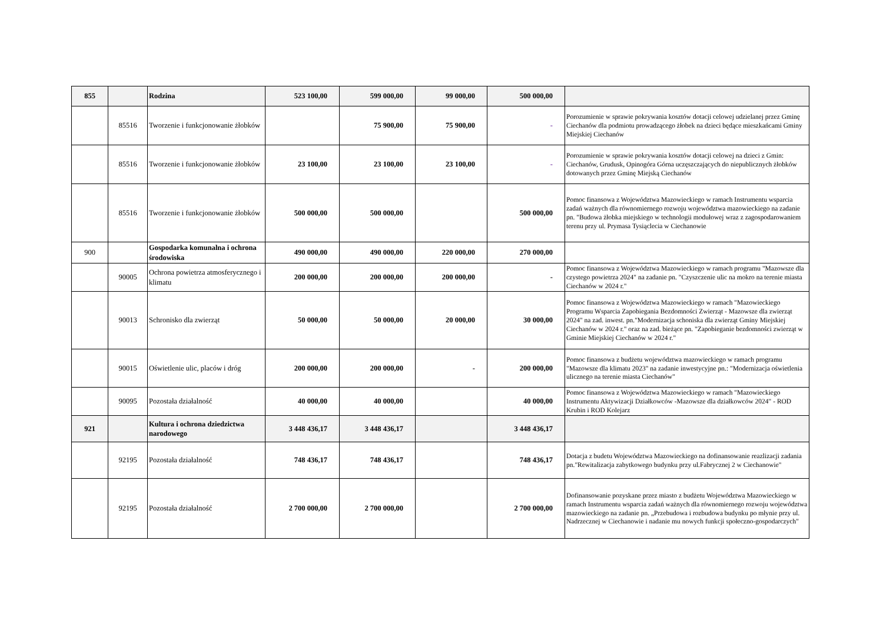| 855 | | Rodzina | 523 100,00 | 599 000,00 | 99 000,00 | 500 000,00 | |
| | 85516 | Tworzenie i funkcjonowanie żłobków | | 75 900,00 | 75 900,00 | - | Porozumienie w sprawie pokrywania kosztów dotacji celowej udzielanej przez Gminę Ciechanów dla podmiotu prowadzącego żłobek na dzieci będące mieszkańcami Gminy Miejskiej Ciechanów |
| | 85516 | Tworzenie i funkcjonowanie żłobków | 23 100,00 | 23 100,00 | 23 100,00 | - | Porozumienie w sprawie pokrywania kosztów dotacji celowej na dzieci z Gmin: Ciechanów, Grudusk, Opinogóra Górna uczęszczających do niepublicznych żłobków dotowanych przez Gminę Miejską Ciechanów |
| | 85516 | Tworzenie i funkcjonowanie żłobków | 500 000,00 | 500 000,00 | | 500 000,00 | Pomoc finansowa z Województwa Mazowieckiego w ramach Instrumentu wsparcia zadań ważnych dla równomiernego rozwoju województwa mazowieckiego na zadanie pn. "Budowa żłobka miejskiego w technologii modułowej wraz z zagospodarowaniem terenu przy ul. Prymasa Tysiąclecia w Ciechanowie |
| 900 | | Gospodarka komunalna i ochrona środowiska | 490 000,00 | 490 000,00 | 220 000,00 | 270 000,00 | |
| | 90005 | Ochrona powietrza atmosferycznego i klimatu | 200 000,00 | 200 000,00 | 200 000,00 | - | Pomoc finansowa z Województwa Mazowieckiego w ramach programu "Mazowsze dla czystego powietrza 2024" na zadanie pn. "Czyszczenie ulic na mokro na terenie miasta Ciechanów w 2024 r." |
| | 90013 | Schronisko dla zwierząt | 50 000,00 | 50 000,00 | 20 000,00 | 30 000,00 | Pomoc finansowa z Województwa Mazowieckiego w ramach "Mazowieckiego Programu Wsparcia Zapobiegania Bezdomności Zwierząt - Mazowsze dla zwierząt 2024" na zad. inwest. pn."Modernizacja schoniska dla zwierząt Gminy Miejskiej Ciechanów w 2024 r." oraz na zad. bieżące pn. "Zapobieganie bezdomności zwierząt w Gminie Miejskiej Ciechanów w 2024 r." |
| | 90015 | Oświetlenie ulic, placów i dróg | 200 000,00 | 200 000,00 | - | 200 000,00 | Pomoc finansowa z budżetu województwa mazowieckiego w ramach programu "Mazowsze dla klimatu 2023" na zadanie inwestycyjne pn.: "Modernizacja oświetlenia ulicznego na terenie miasta Ciechanów" |
| | 90095 | Pozostała działalność | 40 000,00 | 40 000,00 | | 40 000,00 | Pomoc finansowa z Województwa Mazowieckiego w ramach "Mazowieckiego Instrumentu Aktywizacji Działkowców -Mazowsze dla działkowców 2024" - ROD Krubin i ROD Kolejarz |
| 921 | | Kultura i ochrona dziedzictwa narodowego | 3 448 436,17 | 3 448 436,17 | | 3 448 436,17 | |
| | 92195 | Pozostała działalność | 748 436,17 | 748 436,17 | | 748 436,17 | Dotacja z budetu Województwa Mazowieckiego na dofinansowanie reazlizacji zadania pn."Rewitalizacja zabytkowego budynku przy ul.Fabrycznej 2 w Ciechanowie" |
| | 92195 | Pozostała działalność | 2 700 000,00 | 2 700 000,00 | | 2 700 000,00 | Dofinansowanie pozyskane przez miasto z budżetu Województwa Mazowieckiego w ramach Instrumentu wsparcia zadań ważnych dla równomiernego rozwoju województwa mazowieckiego na zadanie pn. „Przebudowa i rozbudowa budynku po młynie przy ul. Nadrzecznej w Ciechanowie i nadanie mu nowych funkcji społeczno-gospodarczych" |